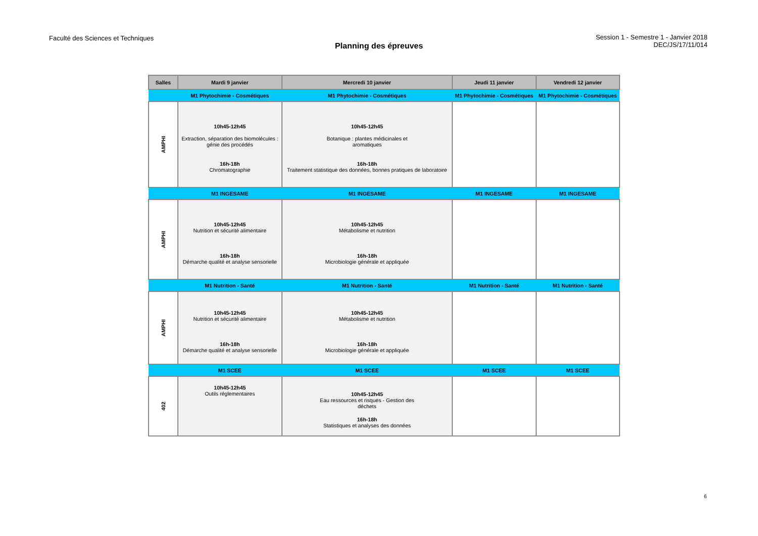Faculté des Sciences et Techniques
Session 1 - Semestre 1 - Janvier 2018
DEC/JS/17/11/014
Planning des épreuves
| Salles | Mardi 9 janvier | Mercredi 10 janvier | Jeudi 11 janvier | Vendredi 12 janvier |
| --- | --- | --- | --- | --- |
| | M1 Phytochimie - Cosmétiques | M1 Phytochimie - Cosmétiques | M1 Phytochimie - Cosmétiques | M1 Phytochimie - Cosmétiques |
| AMPHI | 10h45-12h45 Extraction, séparation des biomolécules : génie des procédés 16h-18h Chromatographie | 10h45-12h45 Botanique : plantes médicinales et aromatiques 16h-18h Traitement statistique des données, bonnes pratiques de laboratoire | | |
| | M1 INGESAME | M1 INGESAME | M1 INGESAME | M1 INGESAME |
| AMPHI | 10h45-12h45 Nutrition et sécurité alimentaire 16h-18h Démarche qualité et analyse sensorielle | 10h45-12h45 Métabolisme et nutrition 16h-18h Microbiologie générale et appliquée | | |
| | M1 Nutrition - Santé | M1 Nutrition - Santé | M1 Nutrition - Santé | M1 Nutrition - Santé |
| AMPHI | 10h45-12h45 Nutrition et sécurité alimentaire 16h-18h Démarche qualité et analyse sensorielle | 10h45-12h45 Métabolisme et nutrition 16h-18h Microbiologie générale et appliquée | | |
| | M1 SCEE | M1 SCEE | M1 SCEE | M1 SCEE |
| 402 | 10h45-12h45 Outils réglementaires | 10h45-12h45 Eau ressources et risques - Gestion des déchets 16h-18h Statistiques et analyses des données | | |
6